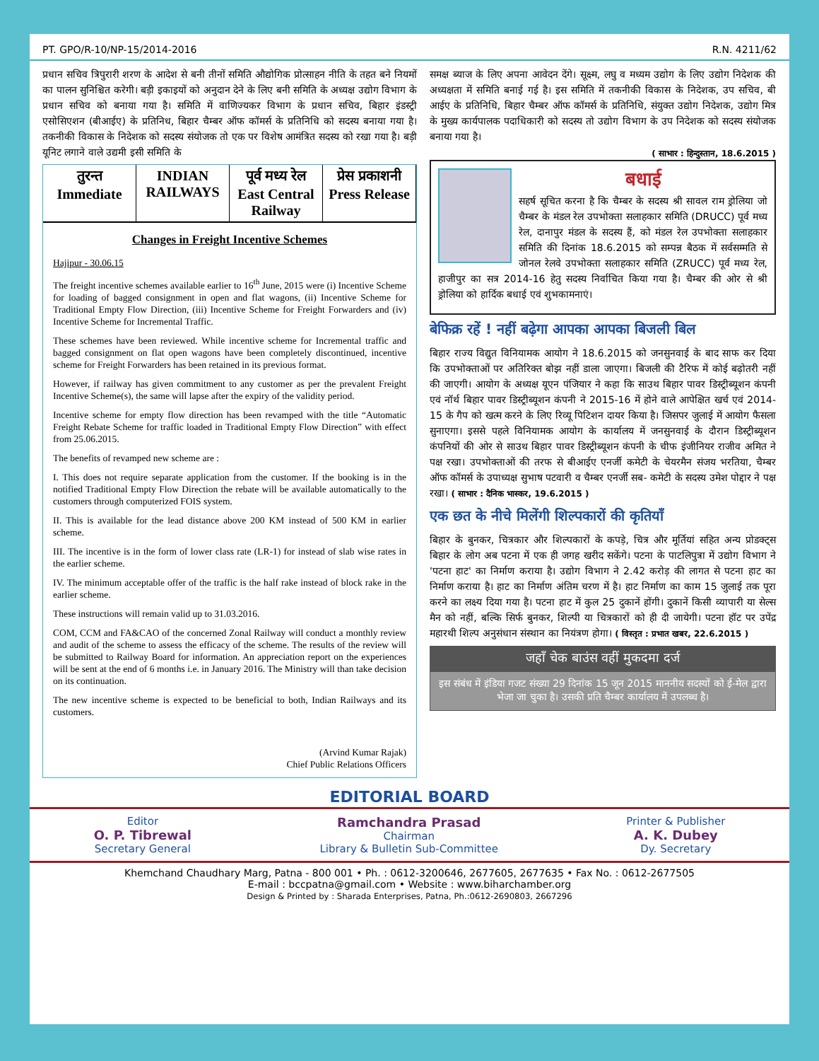PT. GPO/R-10/NP-15/2014-2016 R.N. 4211/62
प्रधान सचिव त्रिपुरारी शरण के आदेश से बनी तीनों समिति औद्योगिक प्रोत्साहन नीति के तहत बने नियमों का पालन सुनिश्चित करेगी। बड़ी इकाइयों को अनुदान देने के लिए बनी समिति के अध्यक्ष उद्योग विभाग के प्रधान सचिव को बनाया गया है। समिति में वाणिज्यकर विभाग के प्रधान सचिव, बिहार इंडस्ट्री एसोसिएशन (बीआईए) के प्रतिनिध, बिहार चैम्बर ऑफ कॉमर्स के प्रतिनिधि को सदस्य बनाया गया है। तकनीकी विकास के निदेशक को सदस्य संयोजक तो एक पर विशेष आमंत्रित सदस्य को रखा गया है। बड़ी यूनिट लगाने वाले उद्यमी इसी समिति के
तुरन्त
Immediate
INDIAN RAILWAYS पूर्व मध्य रेल
East Central Railway
प्रेस प्रकाशनी
Press Release
Changes in Freight Incentive Schemes
Hajipur - 30.06.15
The freight incentive schemes available earlier to 16<sup>th</sup> June, 2015 were (i) Incentive Scheme for loading of bagged consignment in open and flat wagons, (ii) Incentive Scheme for Traditional Empty Flow Direction, (iii) Incentive Scheme for Freight Forwarders and (iv) Incentive Scheme for Incremental Traffic.
These schemes have been reviewed. While incentive scheme for Incremental traffic and bagged consignment on flat open wagons have been completely discontinued, incentive scheme for Freight Forwarders has been retained in its previous format.
However, if railway has given commitment to any customer as per the prevalent Freight Incentive Scheme(s), the same will lapse after the expiry of the validity period.
Incentive scheme for empty flow direction has been revamped with the title “Automatic Freight Rebate Scheme for traffic loaded in Traditional Empty Flow Direction” with effect from 25.06.2015.
The benefits of revamped new scheme are :
I. This does not require separate application from the customer. If the booking is in the notified Traditional Empty Flow Direction the rebate will be available automatically to the customers through computerized FOIS system.
II. This is available for the lead distance above 200 KM instead of 500 KM in earlier scheme.
III. The incentive is in the form of lower class rate (LR-1) for instead of slab wise rates in the earlier scheme.
IV. The minimum acceptable offer of the traffic is the half rake instead of block rake in the earlier scheme.
These instructions will remain valid up to 31.03.2016.
COM, CCM and FA&CAO of the concerned Zonal Railway will conduct a monthly review and audit of the scheme to assess the efficacy of the scheme. The results of the review will be submitted to Railway Board for information. An appreciation report on the experiences will be sent at the end of 6 months i.e. in January 2016. The Ministry will than take decision on its continuation.
The new incentive scheme is expected to be beneficial to both, Indian Railways and its customers.
(Arvind Kumar Rajak)
Chief Public Relations Officers
समक्ष ब्याज के लिए अपना आवेदन देंगे। सूक्ष्म, लघु व मध्यम उद्योग के लिए उद्योग निदेशक की अध्यक्षता में समिति बनाई गई है। इस समिति में तकनीकी विकास के निदेशक, उप सचिव, बी आईए के प्रतिनिधि, बिहार चैम्बर ऑफ कॉमर्स के प्रतिनिधि, संयुक्त उद्योग निदेशक, उद्योग मित्र के मुख्य कार्यपालक पदाधिकारी को सदस्य तो उद्योग विभाग के उप निदेशक को सदस्य संयोजक बनाया गया है।
( साभार : हिन्दुस्तान, 18.6.2015 )
बधाई
सहर्ष सूचित करना है कि चैम्बर के सदस्य श्री सावल राम ड्रोलिया जो चैम्बर के मंडल रेल उपभोक्ता सलाहकार समिति (DRUCC) पूर्व मध्य रेल, दानापुर मंडल के सदस्य हैं, को मंडल रेल उपभोक्ता सलाहकार समिति की दिनांक 18.6.2015 को सम्पन्न बैठक में सर्वसम्मति से जोनल रेलवे उपभोक्ता सलाहकार समिति (ZRUCC) पूर्व मध्य रेल, हाजीपुर का सत्र 2014-16 हेतु सदस्य निर्वाचित किया गया है। चैम्बर की ओर से श्री ड्रोलिया को हार्दिक बधाई एवं शुभकामनाएं।
बेफिक्र रहें ! नहीं बढ़ेगा आपका आपका बिजली बिल
बिहार राज्य विद्युत विनियामक आयोग ने 18.6.2015 को जनसुनवाई के बाद साफ कर दिया कि उपभोक्ताओं पर अतिरिक्त बोझ नहीं डाला जाएगा। बिजली की टैरिफ में कोई बढ़ोतरी नहीं की जाएगी। आयोग के अध्यक्ष यूएन पंजियार ने कहा कि साउथ बिहार पावर डिस्ट्रीब्यूशन कंपनी एवं नॉर्थ बिहार पावर डिस्ट्रीब्यूशन कंपनी ने 2015-16 में होने वाले आपेक्षित खर्च एवं 2014-15 के गैप को खत्म करने के लिए रिव्यू पिटिशन दायर किया है। जिसपर जुलाई में आयोग फैसला सुनाएगा। इससे पहले विनियामक आयोग के कार्यालय में जनसुनवाई के दौरान डिस्ट्रीब्यूशन कंपनियों की ओर से साउथ बिहार पावर डिस्ट्रीब्यूशन कंपनी के चीफ इंजीनियर राजीव अमित ने पक्ष रखा। उपभोक्ताओं की तरफ से बीआईए एनर्जी कमेटी के चेयरमैन संजय भरतिया, चैम्बर ऑफ कॉमर्स के उपाध्यक्ष सुभाष पटवारी व चैम्बर एनर्जी सब- कमेटी के सदस्य उमेश पोद्दार ने पक्ष रखा। ( साभार : दैनिक भास्कर, 19.6.2015 )
एक छत के नीचे मिलेंगी शिल्पकारों की कृतियाँ
बिहार के बुनकर, चित्रकार और शिल्पकारों के कपड़े, चित्र और मूर्तियां सहित अन्य प्रोडक्ट्स बिहार के लोग अब पटना में एक ही जगह खरीद सकेंगे। पटना के पाटलिपुत्रा में उद्योग विभाग ने 'पटना हाट' का निर्माण कराया है। उद्योग विभाग ने 2.42 करोड़ की लागत से पटना हाट का निर्माण कराया है। हाट का निर्माण अंतिम चरण में है। हाट निर्माण का काम 15 जुलाई तक पूरा करने का लक्ष्य दिया गया है। पटना हाट में कुल 25 दुकानें होंगी। दुकानें किसी व्यापारी या सेल्स मैन को नहीं, बल्कि सिर्फ बुनकर, शिल्पी या चित्रकारों को ही दी जायेगी। पटना हॉट पर उपेंद्र महारथी शिल्प अनुसंधान संस्थान का नियंत्रण होगा। ( विस्तृत : प्रभात खबर, 22.6.2015 )
जहाँ चेक बाउंस वहीं मुकदमा दर्ज
इस संबंध में इंडिया गजट संख्या 29 दिनांक 15 जून 2015 माननीय सदस्यों को ई-मेल द्वारा भेजा जा चुका है। उसकी प्रति चैम्बर कार्यालय में उपलब्ध है।
EDITORIAL BOARD
Editor
O. P. Tibrewal
Secretary General
Ramchandra Prasad
Chairman
Library & Bulletin Sub-Committee
Printer & Publisher
A. K. Dubey
Dy. Secretary
Khemchand Chaudhary Marg, Patna - 800 001 • Ph. : 0612-3200646, 2677605, 2677635 • Fax No. : 0612-2677505
E-mail : bccpatna@gmail.com • Website : www.biharchamber.org
Design & Printed by : Sharada Enterprises, Patna, Ph.:0612-2690803, 2667296